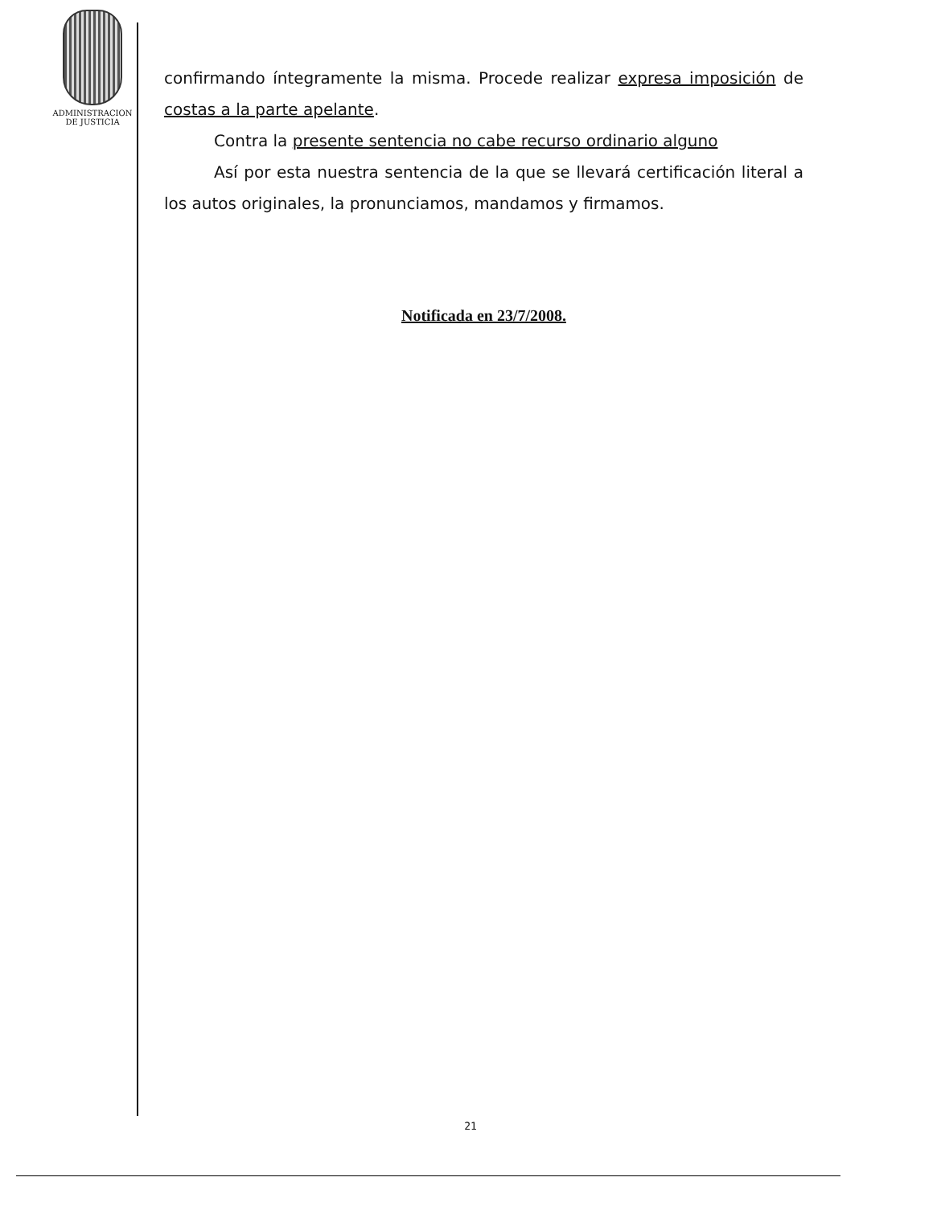ADMINISTRACION
DE JUSTICIA
confirmando íntegramente la misma. Procede realizar expresa imposición de costas a la parte apelante.
Contra la presente sentencia no cabe recurso ordinario alguno
Así por esta nuestra sentencia de la que se llevará certificación literal a los autos originales, la pronunciamos, mandamos y firmamos.
Notificada en 23/7/2008.
21